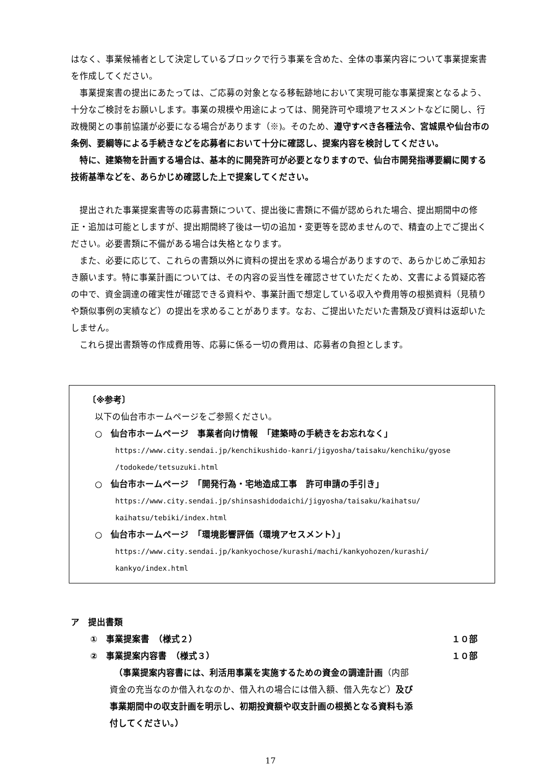はなく、事業候補者として決定しているブロックで行う事業を含めた、全体の事業内容について事業提案書を作成してください。
事業提案書の提出にあたっては、ご応募の対象となる移転跡地において実現可能な事業提案となるよう、十分なご検討をお願いします。事業の規模や用途によっては、開発許可や環境アセスメントなどに関し、行政機関との事前協議が必要になる場合があります（※)。そのため、遵守すべき各種法令、宮城県や仙台市の条例、要綱等による手続きなどを応募者において十分に確認し、提案内容を検討してください。
特に、建築物を計画する場合は、基本的に開発許可が必要となりますので、仙台市開発指導要綱に関する技術基準などを、あらかじめ確認した上で提案してください。
提出された事業提案書等の応募書類について、提出後に書類に不備が認められた場合、提出期間中の修正・追加は可能としますが、提出期間終了後は一切の追加・変更等を認めませんので、精査の上でご提出ください。必要書類に不備がある場合は失格となります。
また、必要に応じて、これらの書類以外に資料の提出を求める場合がありますので、あらかじめご承知おき願います。特に事業計画については、その内容の妥当性を確認させていただくため、文書による質疑応答の中で、資金調達の確実性が確認できる資料や、事業計画で想定している収入や費用等の根拠資料（見積りや類似事例の実績など）の提出を求めることがあります。なお、ご提出いただいた書類及び資料は返却いたしません。
これら提出書類等の作成費用等、応募に係る一切の費用は、応募者の負担とします。
〔※参考〕
以下の仙台市ホームページをご参照ください。
○　仙台市ホームページ　事業者向け情報　「建築時の手続きをお忘れなく」
https://www.city.sendai.jp/kenchikushido-kanri/jigyosha/taisaku/kenchiku/gyose
/todokede/tetsuzuki.html
○　仙台市ホームページ　「開発行為・宅地造成工事　許可申請の手引き」
https://www.city.sendai.jp/shinsashidodaichi/jigyosha/taisaku/kaihatsu/
kaihatsu/tebiki/index.html
○　仙台市ホームページ　「環境影響評価（環境アセスメント）」
https://www.city.sendai.jp/kankyochose/kurashi/machi/kankyohozen/kurashi/
kankyo/index.html
ア　提出書類
①　事業提案書　（様式２） １０部
②　事業提案内容書　（様式３） １０部
　（事業提案内容書には、利活用事業を実施するための資金の調達計画（内部資金の充当なのか借入れなのか、借入れの場合には借入額、借入先など）及び事業期間中の収支計画を明示し、初期投資額や収支計画の根拠となる資料も添付してください。）
17